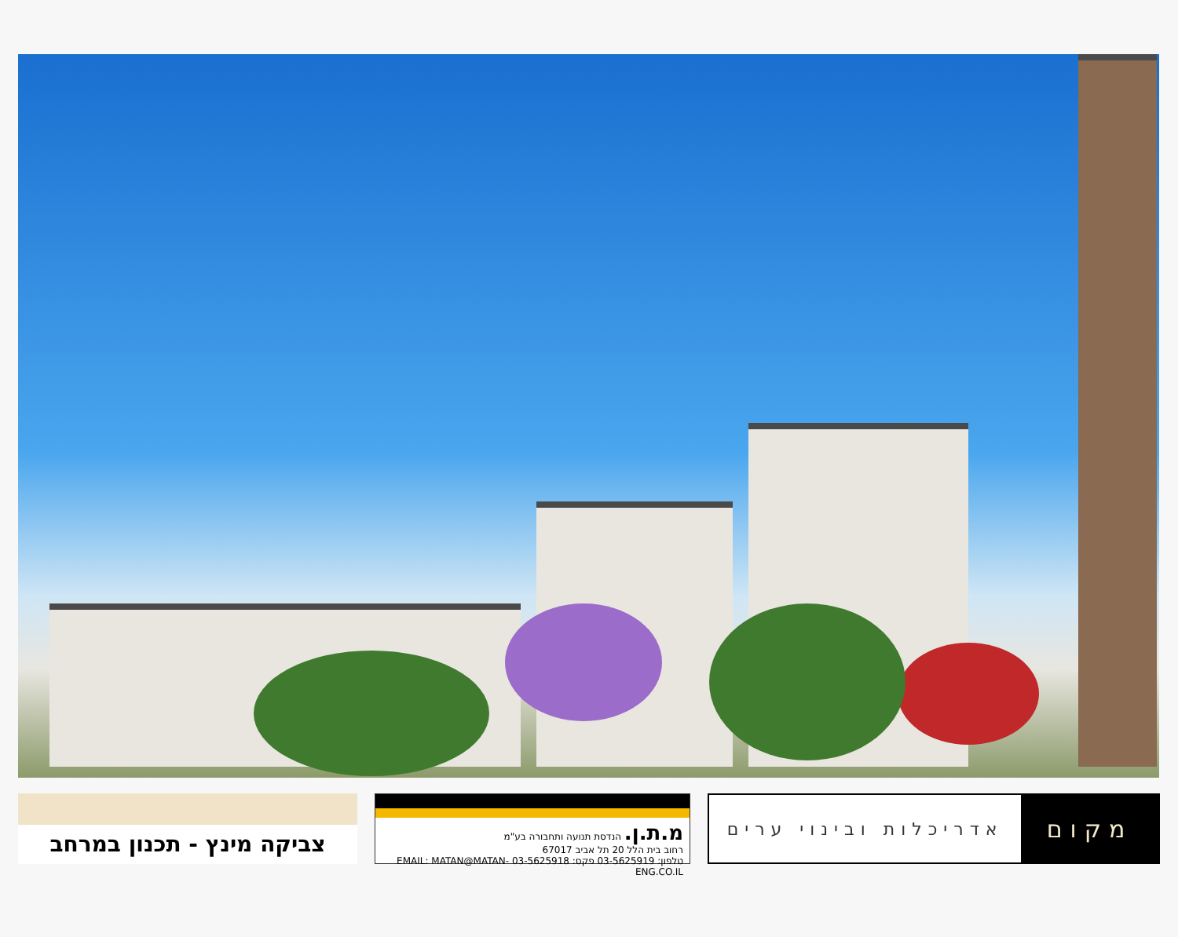צביקה מינץ - תכנון במרחב
מ.ת.ן. הנדסת תנועה ותחבורה בע"מ
רחוב בית הלל 20 תל אביב 67017
טלפון: 03-5625919 פקס: 03-5625918 EMAIL: MATAN@MATAN-ENG.CO.IL
מקום
אדריכלות ובינוי ערים